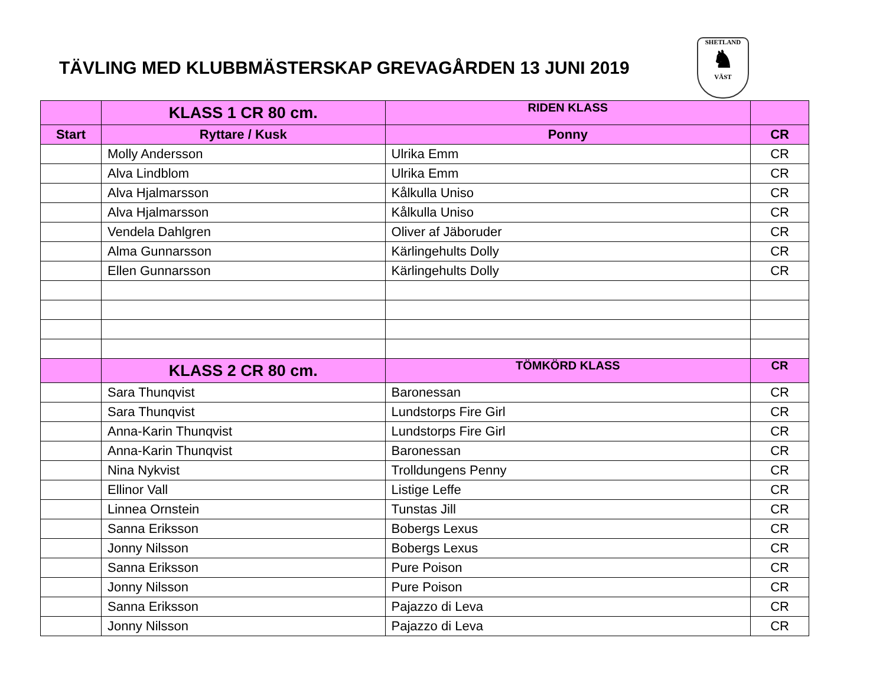TÄVLING MED KLUBBMÄSTERSKAP GREVAGÅRDEN 13 JUNI 2019
SHETLAND
♞
VÄST
| | KLASS 1 CR 80 cm. | RIDEN KLASS | |
| --- | --- | --- | --- |
| Start | Ryttare / Kusk | Ponny | CR |
| | Molly Andersson | Ulrika Emm | CR |
| | Alva Lindblom | Ulrika Emm | CR |
| | Alva Hjalmarsson | Kålkulla Uniso | CR |
| | Alva Hjalmarsson | Kålkulla Uniso | CR |
| | Vendela Dahlgren | Oliver af Jäboruder | CR |
| | Alma Gunnarsson | Kärlingehults Dolly | CR |
| | Ellen Gunnarsson | Kärlingehults Dolly | CR |
| | KLASS 2 CR 80 cm. | TÖMKÖRD KLASS | CR |
| | Sara Thunqvist | Baronessan | CR |
| | Sara Thunqvist | Lundstorps Fire Girl | CR |
| | Anna-Karin Thunqvist | Lundstorps Fire Girl | CR |
| | Anna-Karin Thunqvist | Baronessan | CR |
| | Nina Nykvist | Trolldungens Penny | CR |
| | Ellinor Vall | Listige Leffe | CR |
| | Linnea Ornstein | Tunstas Jill | CR |
| | Sanna Eriksson | Bobergs Lexus | CR |
| | Jonny Nilsson | Bobergs Lexus | CR |
| | Sanna Eriksson | Pure Poison | CR |
| | Jonny Nilsson | Pure Poison | CR |
| | Sanna Eriksson | Pajazzo di Leva | CR |
| | Jonny Nilsson | Pajazzo di Leva | CR |